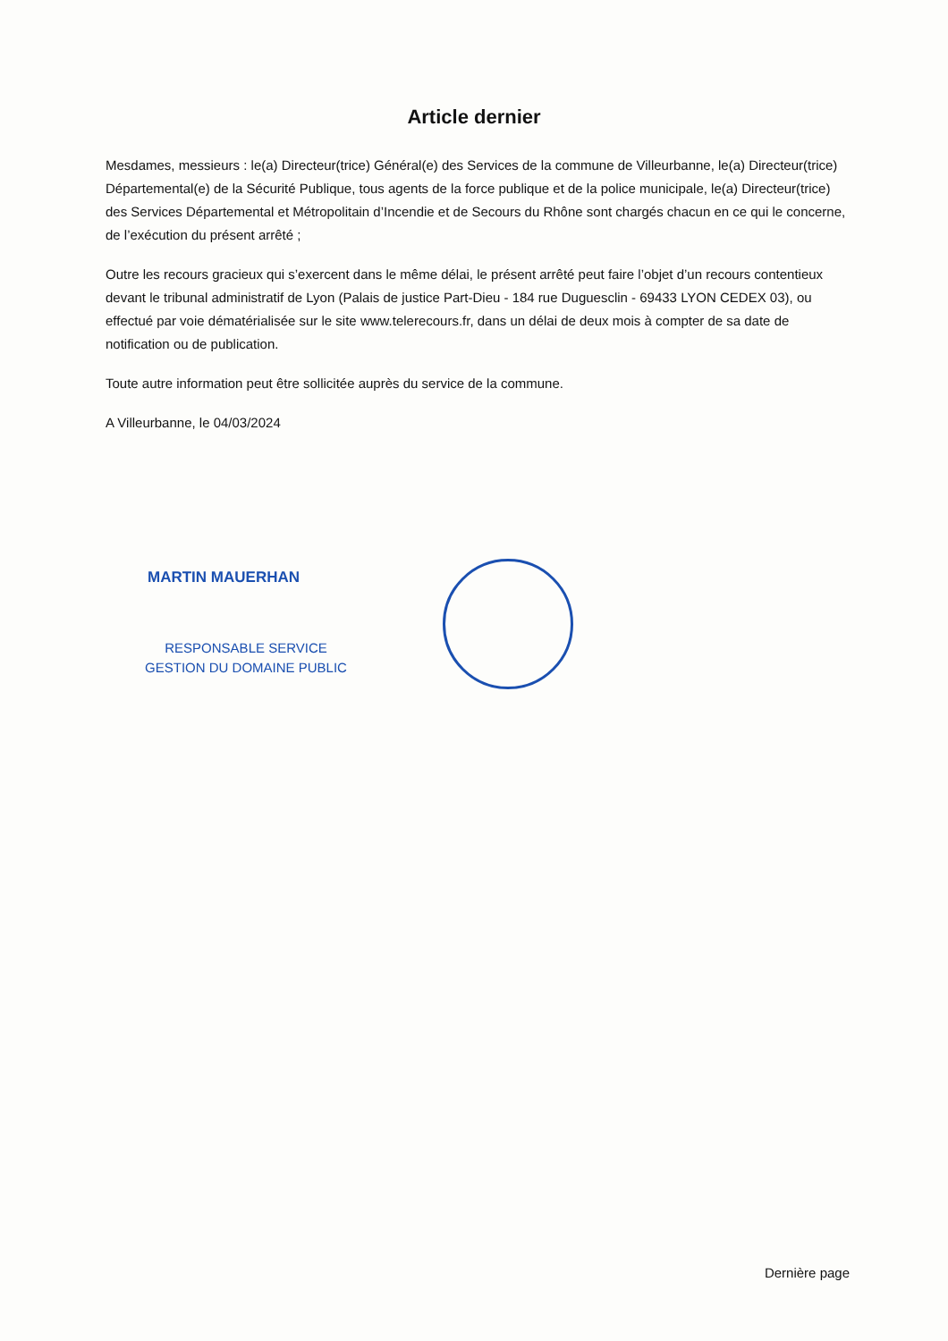Article dernier
Mesdames, messieurs : le(a) Directeur(trice) Général(e) des Services de la commune de Villeurbanne, le(a) Directeur(trice) Départemental(e) de la Sécurité Publique, tous agents de la force publique et de la police municipale, le(a) Directeur(trice) des Services Départemental et Métropolitain d’Incendie et de Secours du Rhône sont chargés chacun en ce qui le concerne, de l’exécution du présent arrêté ;
Outre les recours gracieux qui s’exercent dans le même délai, le présent arrêté peut faire l’objet d’un recours contentieux devant le tribunal administratif de Lyon (Palais de justice Part-Dieu - 184 rue Duguesclin - 69433 LYON CEDEX 03), ou effectué par voie dématérialisée sur le site www.telerecours.fr, dans un délai de deux mois à compter de sa date de notification ou de publication.
Toute autre information peut être sollicitée auprès du service de la commune.
A Villeurbanne, le 04/03/2024
MARTIN MAUERHAN
RESPONSABLE SERVICE
GESTION DU DOMAINE PUBLIC
Dernière page